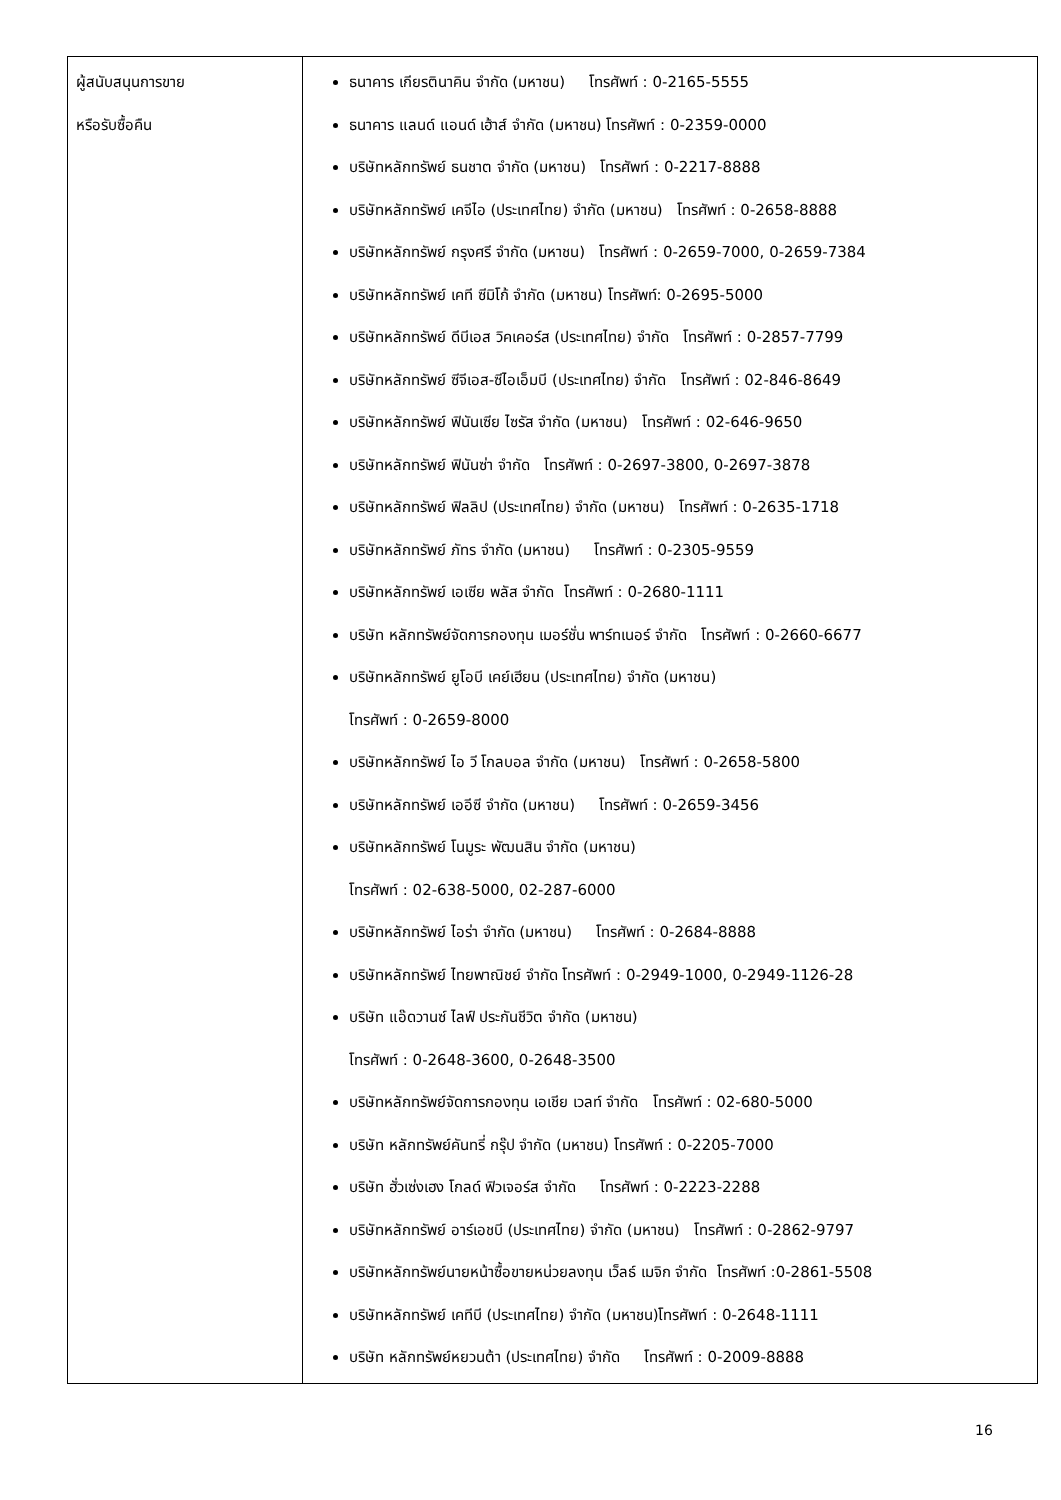| ผู้สนับสนุนการขาย หรือรับซื้อคืน | ธนาคาร เกียรตินาคิน จำกัด (มหาชน) โทรศัพท์ : 0-2165-5555 ธนาคาร แลนด์ แอนด์ เฮ้าส์ จำกัด (มหาชน) โทรศัพท์ : 0-2359-0000 บริษัทหลักทรัพย์ ธนชาต จำกัด (มหาชน) โทรศัพท์ : 0-2217-8888 บริษัทหลักทรัพย์ เคจีไอ (ประเทศไทย) จำกัด (มหาชน) โทรศัพท์ : 0-2658-8888 บริษัทหลักทรัพย์ กรุงศรี จำกัด (มหาชน) โทรศัพท์ : 0-2659-7000, 0-2659-7384 บริษัทหลักทรัพย์ เคที ซีมิโก้ จำกัด (มหาชน) โทรศัพท์: 0-2695-5000 บริษัทหลักทรัพย์ ดีบีเอส วิคเคอร์ส (ประเทศไทย) จำกัด โทรศัพท์ : 0-2857-7799 บริษัทหลักทรัพย์ ซีจีเอส-ซีไอเอ็มบี (ประเทศไทย) จำกัด โทรศัพท์ : 02-846-8649 บริษัทหลักทรัพย์ ฟินันเซีย ไซรัส จำกัด (มหาชน) โทรศัพท์ : 02-646-9650 บริษัทหลักทรัพย์ ฟินันซ่า จำกัด โทรศัพท์ : 0-2697-3800, 0-2697-3878 บริษัทหลักทรัพย์ ฟิลลิป (ประเทศไทย) จำกัด (มหาชน) โทรศัพท์ : 0-2635-1718 บริษัทหลักทรัพย์ ภัทร จำกัด (มหาชน) โทรศัพท์ : 0-2305-9559 บริษัทหลักทรัพย์ เอเซีย พลัส จำกัด โทรศัพท์ : 0-2680-1111 บริษัท หลักทรัพย์จัดการกองทุน เมอร์ชั่น พาร์ทเนอร์ จำกัด โทรศัพท์ : 0-2660-6677 บริษัทหลักทรัพย์ ยูโอบี เคย์เฮียน (ประเทศไทย) จำกัด (มหาชน) โทรศัพท์ : 0-2659-8000 บริษัทหลักทรัพย์ ไอ วี โกลบอล จำกัด (มหาชน) โทรศัพท์ : 0-2658-5800 บริษัทหลักทรัพย์ เออีซี จำกัด (มหาชน) โทรศัพท์ : 0-2659-3456 บริษัทหลักทรัพย์ โนมูระ พัฒนสิน จำกัด (มหาชน) โทรศัพท์ : 02-638-5000, 02-287-6000 บริษัทหลักทรัพย์ ไอร่า จำกัด (มหาชน) โทรศัพท์ : 0-2684-8888 บริษัทหลักทรัพย์ ไทยพาณิชย์ จำกัด โทรศัพท์ : 0-2949-1000, 0-2949-1126-28 บริษัท แอ๊ดวานซ์ ไลฟ์ ประกันชีวิต จำกัด (มหาชน) โทรศัพท์ : 0-2648-3600, 0-2648-3500 บริษัทหลักทรัพย์จัดการกองทุน เอเชีย เวลท์ จำกัด โทรศัพท์ : 02-680-5000 บริษัท หลักทรัพย์คันทรี่ กรุ๊ป จำกัด (มหาชน) โทรศัพท์ : 0-2205-7000 บริษัท ฮั่วเซ่งเฮง โกลด์ ฟิวเจอร์ส จำกัด โทรศัพท์ : 0-2223-2288 บริษัทหลักทรัพย์ อาร์เอชบี (ประเทศไทย) จำกัด (มหาชน) โทรศัพท์ : 0-2862-9797 บริษัทหลักทรัพย์นายหน้าซื้อขายหน่วยลงทุน เว็ลธ์ เมจิก จำกัด โทรศัพท์ :0-2861-5508 บริษัทหลักทรัพย์ เคทีบี (ประเทศไทย) จำกัด (มหาชน)โทรศัพท์ : 0-2648-1111 บริษัท หลักทรัพย์หยวนต้า (ประเทศไทย) จำกัด โทรศัพท์ : 0-2009-8888 |
16